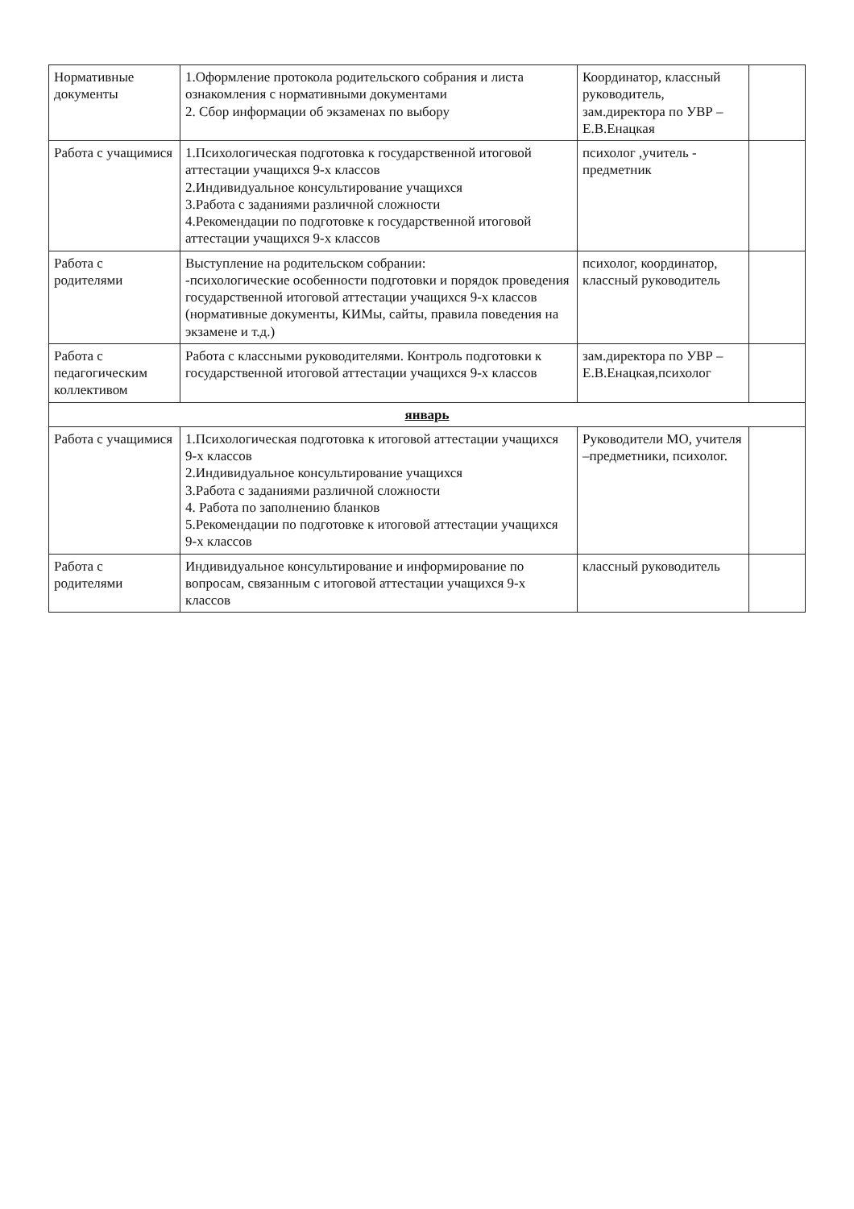| Нормативные документы | 1.Оформление протокола родительского собрания и листа ознакомления с нормативными документами 2. Сбор информации об экзаменах по выбору | Координатор, классный руководитель, зам.директора по УВР – Е.В.Енацкая | |
| Работа с учащимися | 1.Психологическая подготовка к государственной итоговой аттестации учащихся 9-х классов 2.Индивидуальное консультирование учащихся 3.Работа с заданиями различной сложности 4.Рекомендации по подготовке к государственной итоговой аттестации учащихся 9-х классов | психолог ,учитель - предметник | |
| Работа с родителями | Выступление на родительском собрании: -психологические особенности подготовки и порядок проведения государственной итоговой аттестации учащихся 9-х классов (нормативные документы, КИМы, сайты, правила поведения на экзамене и т.д.) | психолог, координатор, классный руководитель | |
| Работа с педагогическим коллективом | Работа с классными руководителями. Контроль подготовки к государственной итоговой аттестации учащихся 9-х классов | зам.директора по УВР – Е.В.Енацкая,психолог | |
| январь | | | |
| Работа с учащимися | 1.Психологическая подготовка к итоговой аттестации учащихся 9-х классов 2.Индивидуальное консультирование учащихся 3.Работа с заданиями различной сложности 4. Работа по заполнению бланков 5.Рекомендации по подготовке к итоговой аттестации учащихся 9-х классов | Руководители МО, учителя –предметники, психолог. | |
| Работа с родителями | Индивидуальное консультирование и информирование по вопросам, связанным с итоговой аттестации учащихся 9-х классов | классный руководитель | |